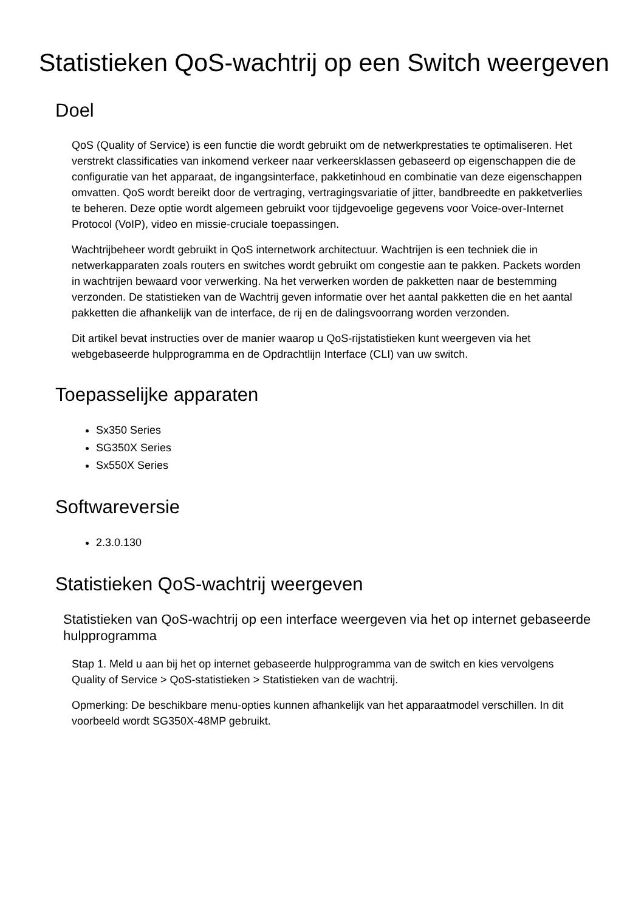Statistieken QoS-wachtrij op een Switch weergeven
Doel
QoS (Quality of Service) is een functie die wordt gebruikt om de netwerkprestaties te optimaliseren. Het verstrekt classificaties van inkomend verkeer naar verkeersklassen gebaseerd op eigenschappen die de configuratie van het apparaat, de ingangsinterface, pakketinhoud en combinatie van deze eigenschappen omvatten. QoS wordt bereikt door de vertraging, vertragingsvariatie of jitter, bandbreedte en pakketverlies te beheren. Deze optie wordt algemeen gebruikt voor tijdgevoelige gegevens voor Voice-over-Internet Protocol (VoIP), video en missie-cruciale toepassingen.
Wachtrijbeheer wordt gebruikt in QoS internetwork architectuur. Wachtrijen is een techniek die in netwerkapparaten zoals routers en switches wordt gebruikt om congestie aan te pakken. Packets worden in wachtrijen bewaard voor verwerking. Na het verwerken worden de pakketten naar de bestemming verzonden. De statistieken van de Wachtrij geven informatie over het aantal pakketten die en het aantal pakketten die afhankelijk van de interface, de rij en de dalingsvoorrang worden verzonden.
Dit artikel bevat instructies over de manier waarop u QoS-rijstatistieken kunt weergeven via het webgebaseerde hulpprogramma en de Opdrachtlijn Interface (CLI) van uw switch.
Toepasselijke apparaten
Sx350 Series
SG350X Series
Sx550X Series
Softwareversie
2.3.0.130
Statistieken QoS-wachtrij weergeven
Statistieken van QoS-wachtrij op een interface weergeven via het op internet gebaseerde hulpprogramma
Stap 1. Meld u aan bij het op internet gebaseerde hulpprogramma van de switch en kies vervolgens Quality of Service > QoS-statistieken > Statistieken van de wachtrij.
Opmerking: De beschikbare menu-opties kunnen afhankelijk van het apparaatmodel verschillen. In dit voorbeeld wordt SG350X-48MP gebruikt.